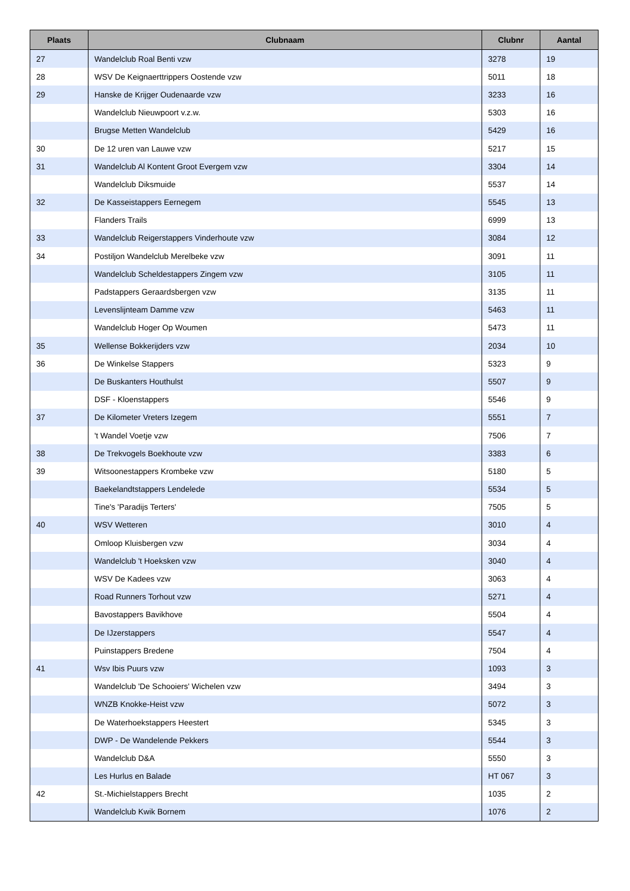| Plaats | Clubnaam | Clubnr | Aantal |
| --- | --- | --- | --- |
| 27 | Wandelclub Roal Benti vzw | 3278 | 19 |
| 28 | WSV De Keignaerttrippers Oostende vzw | 5011 | 18 |
| 29 | Hanske de Krijger Oudenaarde vzw | 3233 | 16 |
| | Wandelclub Nieuwpoort v.z.w. | 5303 | 16 |
| | Brugse Metten Wandelclub | 5429 | 16 |
| 30 | De 12 uren van Lauwe vzw | 5217 | 15 |
| 31 | Wandelclub Al Kontent Groot Evergem vzw | 3304 | 14 |
| | Wandelclub Diksmuide | 5537 | 14 |
| 32 | De Kasseistappers Eernegem | 5545 | 13 |
| | Flanders Trails | 6999 | 13 |
| 33 | Wandelclub Reigerstappers Vinderhoute vzw | 3084 | 12 |
| 34 | Postiljon Wandelclub Merelbeke vzw | 3091 | 11 |
| | Wandelclub Scheldestappers Zingem vzw | 3105 | 11 |
| | Padstappers Geraardsbergen vzw | 3135 | 11 |
| | Levenslijnteam Damme vzw | 5463 | 11 |
| | Wandelclub Hoger Op Woumen | 5473 | 11 |
| 35 | Wellense Bokkerijders vzw | 2034 | 10 |
| 36 | De Winkelse Stappers | 5323 | 9 |
| | De Buskanters Houthulst | 5507 | 9 |
| | DSF - Kloenstappers | 5546 | 9 |
| 37 | De Kilometer Vreters Izegem | 5551 | 7 |
| | 't Wandel Voetje vzw | 7506 | 7 |
| 38 | De Trekvogels Boekhoute vzw | 3383 | 6 |
| 39 | Witsoonestappers Krombeke vzw | 5180 | 5 |
| | Baekelandtstappers Lendelede | 5534 | 5 |
| | Tine's 'Paradijs Terters' | 7505 | 5 |
| 40 | WSV Wetteren | 3010 | 4 |
| | Omloop Kluisbergen vzw | 3034 | 4 |
| | Wandelclub 't Hoeksken vzw | 3040 | 4 |
| | WSV De Kadees vzw | 3063 | 4 |
| | Road Runners Torhout vzw | 5271 | 4 |
| | Bavostappers Bavikhove | 5504 | 4 |
| | De IJzerstappers | 5547 | 4 |
| | Puinstappers Bredene | 7504 | 4 |
| 41 | Wsv Ibis Puurs vzw | 1093 | 3 |
| | Wandelclub 'De Schooiers' Wichelen vzw | 3494 | 3 |
| | WNZB Knokke-Heist vzw | 5072 | 3 |
| | De Waterhoekstappers Heestert | 5345 | 3 |
| | DWP - De Wandelende Pekkers | 5544 | 3 |
| | Wandelclub D&A | 5550 | 3 |
| | Les Hurlus en Balade | HT 067 | 3 |
| 42 | St.-Michielstappers Brecht | 1035 | 2 |
| | Wandelclub Kwik Bornem | 1076 | 2 |